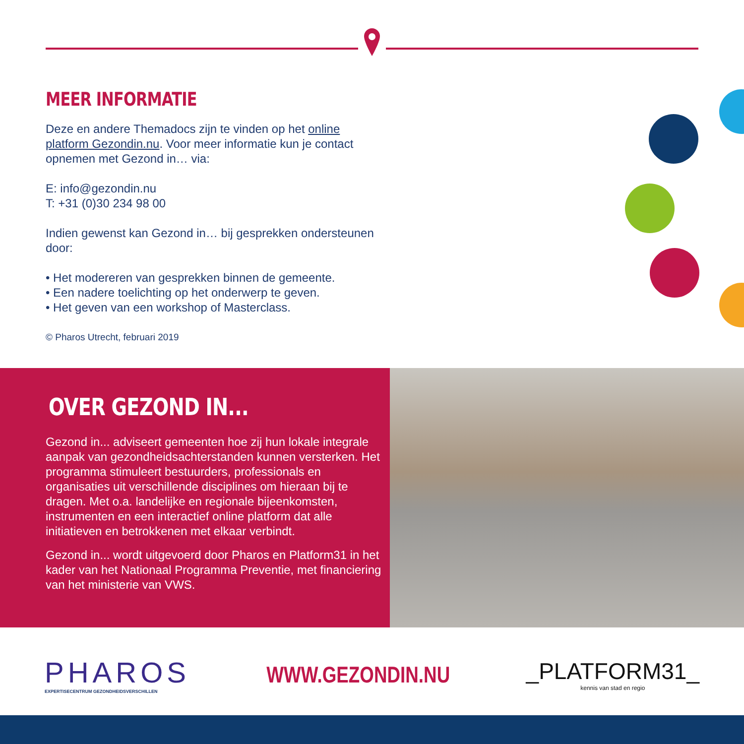MEER INFORMATIE
Deze en andere Themadocs zijn te vinden op het online platform Gezondin.nu. Voor meer informatie kun je contact opnemen met Gezond in… via:
E: info@gezondin.nu
T: +31 (0)30 234 98 00
Indien gewenst kan Gezond in… bij gesprekken ondersteunen door:
• Het modereren van gesprekken binnen de gemeente.
• Een nadere toelichting op het onderwerp te geven.
• Het geven van een workshop of Masterclass.
© Pharos Utrecht, februari 2019
OVER GEZOND IN...
Gezond in... adviseert gemeenten hoe zij hun lokale integrale aanpak van gezondheidsachterstanden kunnen versterken. Het programma stimuleert bestuurders, professionals en organisaties uit verschillende disciplines om hieraan bij te dragen. Met o.a. landelijke en regionale bijeenkomsten, instrumenten en een interactief online platform dat alle initiatieven en betrokkenen met elkaar verbindt.
Gezond in... wordt uitgevoerd door Pharos en Platform31 in het kader van het Nationaal Programma Preventie, met financiering van het ministerie van VWS.
PHAROS
EXPERTISECENTRUM GEZONDHEIDSVERSCHILLEN
WWW.GEZONDIN.NU
_PLATFORM31_
kennis van stad en regio